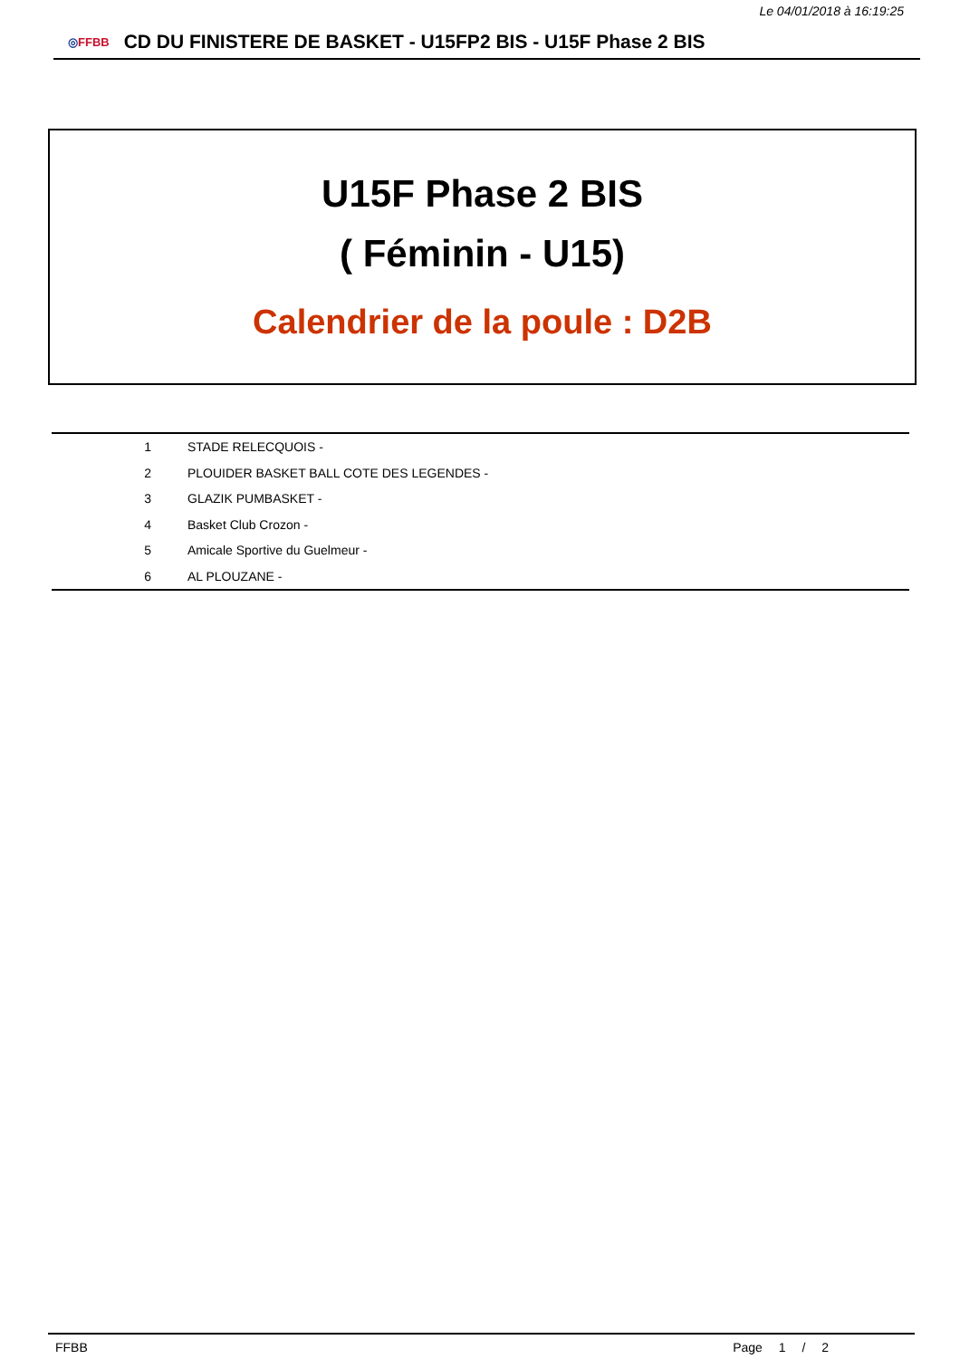Le 04/01/2018 à 16:19:25
◎FFBB
CD DU FINISTERE DE BASKET - U15FP2 BIS - U15F Phase 2 BIS
U15F Phase 2 BIS
( Féminin - U15)
Calendrier de la poule : D2B
| 1 | STADE RELECQUOIS - |
| 2 | PLOUIDER BASKET BALL COTE DES LEGENDES - |
| 3 | GLAZIK PUMBASKET - |
| 4 | Basket Club Crozon - |
| 5 | Amicale Sportive du Guelmeur - |
| 6 | AL PLOUZANE - |
FFBB Page 1 / 2